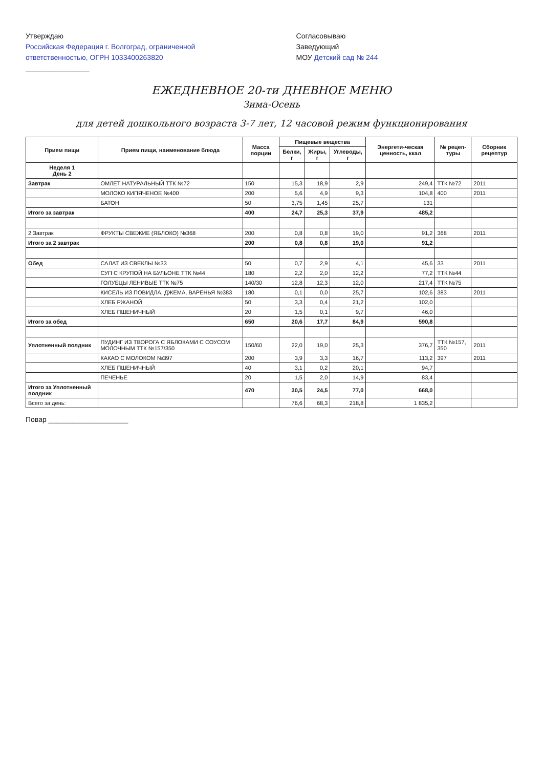Утверждаю
Российская Федерация г. Волгоград, ограниченной ответственностью, ОГРН 1033400263820
________________
Согласовываю
Заведующий
МОУ Детский сад № 244
ЕЖЕДНЕВНОЕ 20-ти ДНЕВНОЕ МЕНЮ
Зима-Осень
для детей дошкольного возраста 3-7 лет, 12 часовой режим функционирования
| Прием пищи | Прием пищи, наименование блюда | Масса порции | Пищевые вещества | | | Энергети-ческая ценность, ккал | № рецеп-туры | Сборник рецептур |
| --- | --- | --- | --- | --- | --- | --- | --- | --- |
| | | | Белки, г | Жиры, г | Углеводы, г | | | |
| Неделя 1 День 2 | | | | | | | | |
| Завтрак | ОМЛЕТ НАТУРАЛЬНЫЙ ТТК №72 | 150 | 15,3 | 18,9 | 2,9 | 249,4 | ТТК №72 | 2011 |
| | МОЛОКО КИПЯЧЕНОЕ №400 | 200 | 5,6 | 4,9 | 9,3 | 104,8 | 400 | 2011 |
| | БАТОН | 50 | 3,75 | 1,45 | 25,7 | 131 | | |
| Итого за завтрак | | 400 | 24,7 | 25,3 | 37,9 | 485,2 | | |
| 2 Завтрак | ФРУКТЫ СВЕЖИЕ (ЯБЛОКО) №368 | 200 | 0,8 | 0,8 | 19,0 | 91,2 | 368 | 2011 |
| Итого за 2 завтрак | | 200 | 0,8 | 0,8 | 19,0 | 91,2 | | |
| Обед | САЛАТ ИЗ СВЕКЛЫ №33 | 50 | 0,7 | 2,9 | 4,1 | 45,6 | 33 | 2011 |
| | СУП С КРУПОЙ НА БУЛЬОНЕ ТТК №44 | 180 | 2,2 | 2,0 | 12,2 | 77,2 | ТТК №44 | |
| | ГОЛУБЦЫ ЛЕНИВЫЕ ТТК №75 | 140/30 | 12,8 | 12,3 | 12,0 | 217,4 | ТТК №75 | |
| | КИСЕЛЬ ИЗ ПОВИДЛА, ДЖЕМА, ВАРЕНЬЯ №383 | 180 | 0,1 | 0,0 | 25,7 | 102,6 | 383 | 2011 |
| | ХЛЕБ РЖАНОЙ | 50 | 3,3 | 0,4 | 21,2 | 102,0 | | |
| | ХЛЕБ ПШЕНИЧНЫЙ | 20 | 1,5 | 0,1 | 9,7 | 46,0 | | |
| Итого за обед | | 650 | 20,6 | 17,7 | 84,9 | 590,8 | | |
| Уплотненный полдник | ПУДИНГ ИЗ ТВОРОГА С ЯБЛОКАМИ С СОУСОМ МОЛОЧНЫМ ТТК №157/350 | 150/60 | 22,0 | 19,0 | 25,3 | 376,7 | ТТК №157, 350 | 2011 |
| | КАКАО С МОЛОКОМ №397 | 200 | 3,9 | 3,3 | 16,7 | 113,2 | 397 | 2011 |
| | ХЛЕБ ПШЕНИЧНЫЙ | 40 | 3,1 | 0,2 | 20,1 | 94,7 | | |
| | ПЕЧЕНЬЕ | 20 | 1,5 | 2,0 | 14,9 | 83,4 | | |
| Итого за Уплотненный полдник | | 470 | 30,5 | 24,5 | 77,0 | 668,0 | | |
| Всего за день: | | | 76,6 | 68,3 | 218,8 | 1 835,2 | | |
Повар ____________________